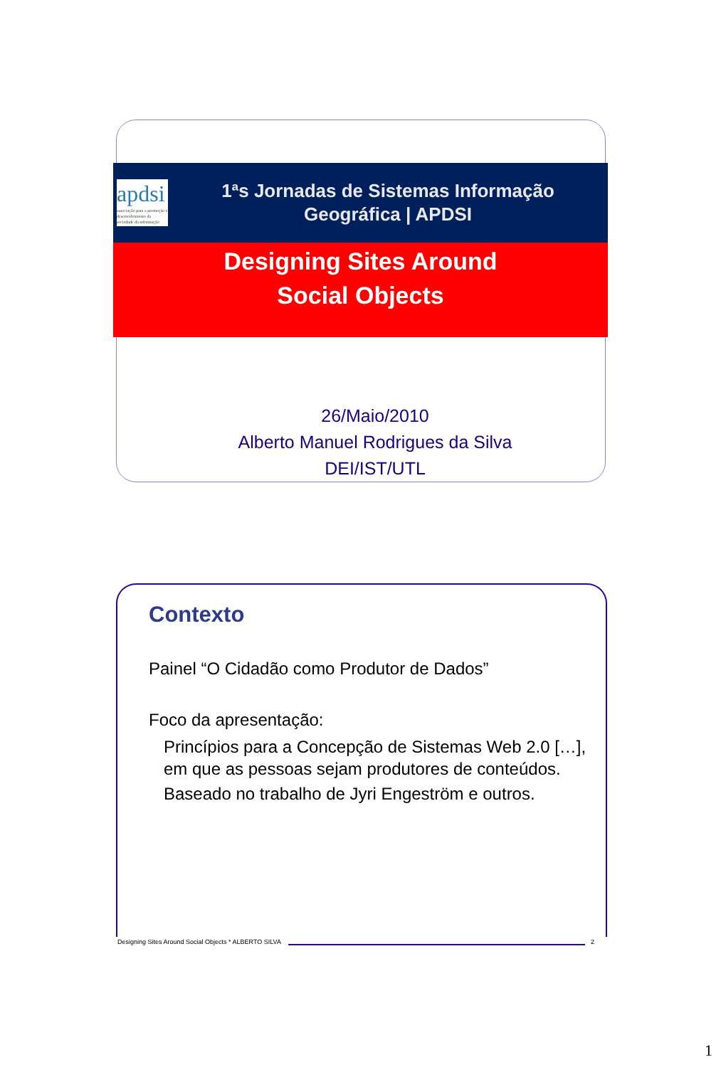apdsi
associação para a promoção e desenvolvimento da sociedade da informação
1ªs Jornadas de Sistemas Informação
Geográfica | APDSI
Designing Sites Around
Social Objects
26/Maio/2010
Alberto Manuel Rodrigues da Silva
DEI/IST/UTL
Contexto
Painel “O Cidadão como Produtor de Dados”
Foco da apresentação:
Princípios para a Concepção de Sistemas Web 2.0 […], em que as pessoas sejam produtores de conteúdos.
Baseado no trabalho de Jyri Engeström e outros.
Designing Sites Around Social Objects * ALBERTO SILVA 2
1